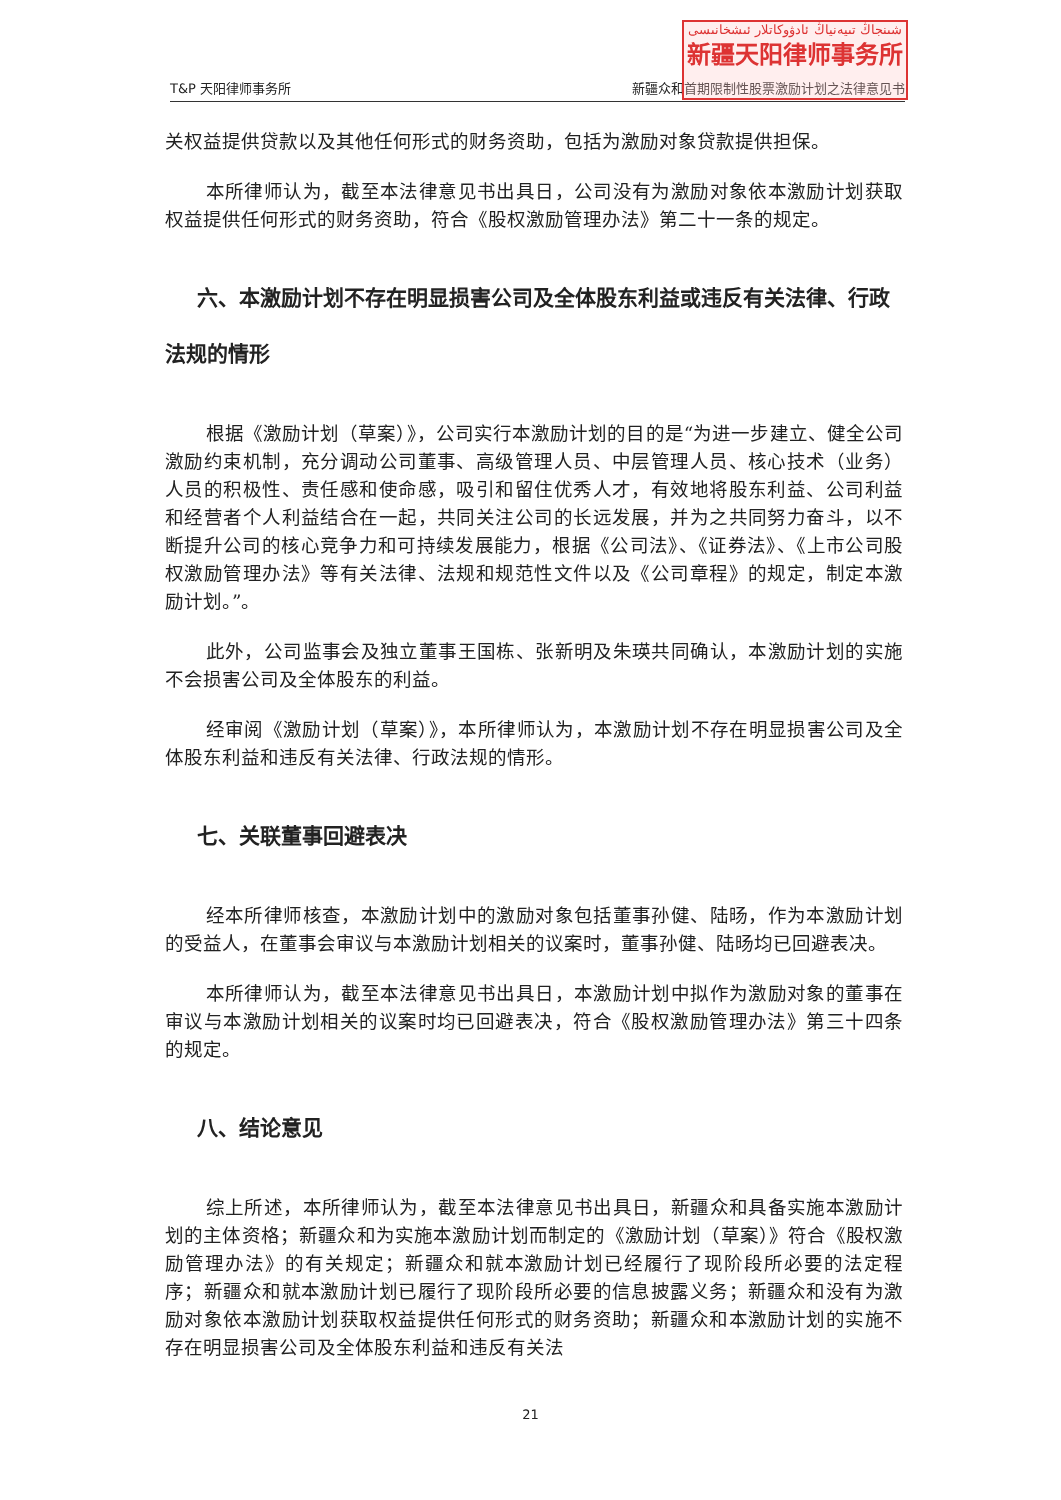T&P 天阳律师事务所 新疆众和首期限制性股票激励计划之法律意见书
شىنجاڭ تىيەنياڭ ئادۋوكاتلار ئىشخانىسى
新疆天阳律师事务所
关权益提供贷款以及其他任何形式的财务资助，包括为激励对象贷款提供担保。
本所律师认为，截至本法律意见书出具日，公司没有为激励对象依本激励计划获取权益提供任何形式的财务资助，符合《股权激励管理办法》第二十一条的规定。
  六、本激励计划不存在明显损害公司及全体股东利益或违反有关法律、行政法规的情形
根据《激励计划（草案）》，公司实行本激励计划的目的是“为进一步建立、健全公司激励约束机制，充分调动公司董事、高级管理人员、中层管理人员、核心技术（业务）人员的积极性、责任感和使命感，吸引和留住优秀人才，有效地将股东利益、公司利益和经营者个人利益结合在一起，共同关注公司的长远发展，并为之共同努力奋斗，以不断提升公司的核心竞争力和可持续发展能力，根据《公司法》、《证券法》、《上市公司股权激励管理办法》等有关法律、法规和规范性文件以及《公司章程》的规定，制定本激励计划。”。
此外，公司监事会及独立董事王国栋、张新明及朱瑛共同确认，本激励计划的实施不会损害公司及全体股东的利益。
经审阅《激励计划（草案）》，本所律师认为，本激励计划不存在明显损害公司及全体股东利益和违反有关法律、行政法规的情形。
  七、关联董事回避表决
经本所律师核查，本激励计划中的激励对象包括董事孙健、陆旸，作为本激励计划的受益人，在董事会审议与本激励计划相关的议案时，董事孙健、陆旸均已回避表决。
本所律师认为，截至本法律意见书出具日，本激励计划中拟作为激励对象的董事在审议与本激励计划相关的议案时均已回避表决，符合《股权激励管理办法》第三十四条的规定。
  八、结论意见
综上所述，本所律师认为，截至本法律意见书出具日，新疆众和具备实施本激励计划的主体资格；新疆众和为实施本激励计划而制定的《激励计划（草案）》符合《股权激励管理办法》的有关规定；新疆众和就本激励计划已经履行了现阶段所必要的法定程序；新疆众和就本激励计划已履行了现阶段所必要的信息披露义务；新疆众和没有为激励对象依本激励计划获取权益提供任何形式的财务资助；新疆众和本激励计划的实施不存在明显损害公司及全体股东利益和违反有关法
21